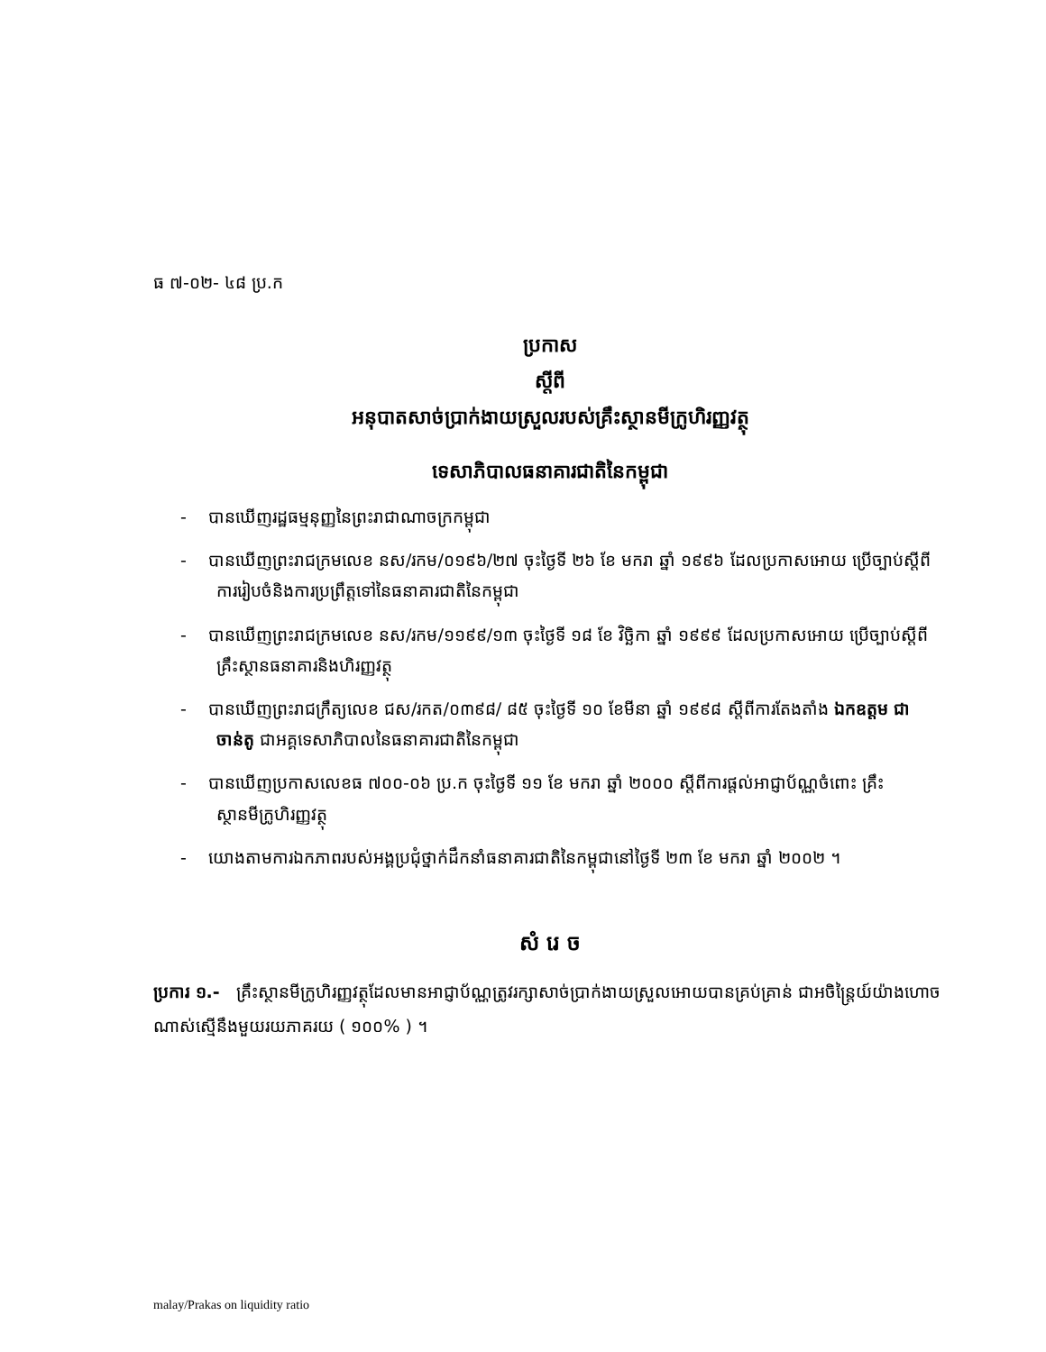ធ ៧-០២- ៤៨ ប្រ.ក
ប្រកាស
ស្តីពី
អនុបាតសាច់ប្រាក់ងាយស្រួលរបស់គ្រឹះស្ថានមីក្រូហិរញ្ញវត្ថុ
ទេសាភិបាលធនាគារជាតិនៃកម្ពុជា
- បានឃើញរដ្ឋធម្មនុញ្ញនៃព្រះរាជាណាចក្រកម្ពុជា
- បានឃើញព្រះរាជក្រមលេខ នស/រកម/០១៩៦/២៧ ចុះថ្ងៃទី ២៦ ខែ មករា ឆ្នាំ ១៩៩៦ ដែលប្រកាសអោយ ប្រើច្បាប់ស្តីពីការរៀបចំនិងការប្រព្រឹត្តទៅនៃធនាគារជាតិនៃកម្ពុជា
- បានឃើញព្រះរាជក្រមលេខ នស/រកម/១១៩៩/១៣ ចុះថ្ងៃទី ១៨ ខែ វិច្ឆិកា ឆ្នាំ ១៩៩៩ ដែលប្រកាសអោយ ប្រើច្បាប់ស្តីពីគ្រឹះស្ថានធនាគារនិងហិរញ្ញវត្ថុ
- បានឃើញព្រះរាជក្រឹត្យលេខ ជស/រកត/០៣៩៨/ ៨៥ ចុះថ្ងៃទី ១០ ខែមីនា ឆ្នាំ ១៩៩៨ ស្តីពីការតែងតាំង ឯកឧត្តម ជា ចាន់តូ ជាអគ្គទេសាភិបាលនៃធនាគារជាតិនៃកម្ពុជា
- បានឃើញប្រកាសលេខធ ៧០០-០៦ ប្រ.ក ចុះថ្ងៃទី ១១ ខែ មករា ឆ្នាំ ២០០០ ស្តីពីការផ្តល់អាជ្ញាប័ណ្ណចំពោះ គ្រឹះស្ថានមីក្រូហិរញ្ញវត្ថុ
- យោងតាមការឯកភាពរបស់អង្គប្រជុំថ្នាក់ដឹកនាំធនាគារជាតិនៃកម្ពុជានៅថ្ងៃទី ២៣ ខែ មករា ឆ្នាំ ២០០២ ។
សំ រេ ច
ប្រការ ១.- គ្រឹះស្ថានមីក្រូហិរញ្ញវត្ថុដែលមានអាជ្ញាប័ណ្ណត្រូវរក្សាសាច់ប្រាក់ងាយស្រួលអោយបានគ្រប់គ្រាន់ ជាអចិន្ត្រៃយ៍យ៉ាងហោចណាស់ស្មើនឹងមួយរយភាគរយ ( ១០០% ) ។
malay/Prakas on liquidity ratio